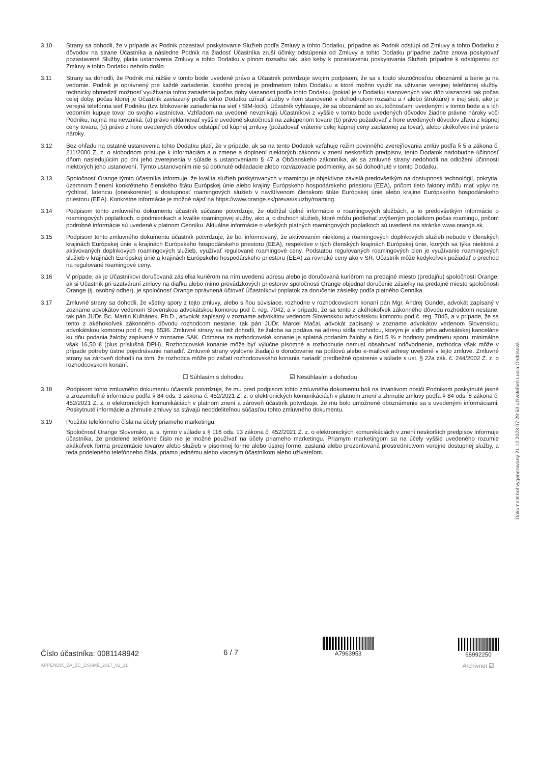3.10 Strany sa dohodli, že v prípade ak Podnik pozastaví poskytovanie Služieb podľa Zmluvy a tohto Dodatku, prípadne ak Podnik odstúpi od Zmluvy a tohto Dodatku z dôvodov na strane Účastníka a následne Podnik na žiadosť Účastníka zruší účinky odstúpenia od Zmluvy a tohto Dodatku prípadne začne znova poskytovať pozastavené Služby, platia ustanovenia Zmluvy a tohto Dodatku v plnom rozsahu tak, ako keby k pozastaveniu poskytovania Služieb prípadne k odstúpeniu od Zmluvy a tohto Dodatku nebolo došlo.
3.11 Strany sa dohodli, že Podnik má nižšie v tomto bode uvedené právo a Účastník potvrdzuje svojím podpisom, že sa s touto skutočnosťou oboznámil a berie ju na vedomie. Podnik je oprávnený pre každé zariadenie, ktorého predaj je predmetom tohto Dodatku a ktoré možno využiť na užívanie verejnej telefónnej služby, technicky obmedziť možnosť využívania tohto zariadenia počas doby viazanosti podľa tohto Dodatku (pokiaľ je v Dodatku stanovených viac dôb viazanosti tak počas celej doby, počas ktorej je Účastník zaviazaný podľa tohto Dodatku užívať služby v ňom stanovené v dohodnutom rozsahu a / alebo štruktúre) v inej sieti, ako je verejná telefónna sieť Podniku (tzv. blokovanie zariadenia na sieť / SIM-lock). Účastník vyhlasuje, že sa oboznámil so skutočnosťami uvedenými v tomto bode a s ich vedomím kupuje tovar do svojho vlastníctva. Vzhľadom na uvedené nevznikajú Účastníkovi z vyššie v tomto bode uvedených dôvodov žiadne právne nároky voči Podniku, najmä mu nevzniká: (a) právo reklamovať vyššie uvedené skutočnosti na zakúpenom tovare (b) právo požadovať z hore uvedených dôvodov zľavu z kúpnej ceny tovaru, (c) právo z hore uvedených dôvodov odstúpiť od kúpnej zmluvy (požadovať vrátenie celej kúpnej ceny zaplatenej za tovar), alebo akékoľvek iné právne nároky.
3.12 Bez ohľadu na ostatné ustanovenia tohto Dodatku platí, že v prípade, ak sa na tento Dodatok vzťahuje režim povinného zverejňovania zmlúv podľa § 5 a zákona č. 211/2000 Z. z. o slobodnom prístupe k informáciám a o zmene a doplnení niektorých zákonov v znení neskorších predpisov, tento Dodatok nadobudne účinnosť dňom nasledujúcim po dni jeho zverejnenia v súlade s ustanoveniami § 47 a Občianskeho zákonníka, ak sa zmluvné strany nedohodli na odložení účinnosti niektorých jeho ustanovení. Týmto ustanovením nie sú dotknuté odkladacie alebo rozväzovacie podmienky, ak sú dohodnuté v tomto Dodatku.
3.13 Spoločnosť Orange týmto účastníka informuje, že kvalita služieb poskytovaných v roamingu je objektívne závislá predovšetkým na dostupnosti technológií, pokrytia, územnom členení konkrétneho členského štátu Európskej únie alebo krajiny Európskeho hospodárskeho priestoru (EEA), pričom tieto faktory môžu mať vplyv na rýchlosť, latenciu (oneskorenie) a dostupnosť roamingových služieb v navštívenom členskom štáte Európskej únie alebo krajine Európskeho hospodárskeho priestoru (EEA). Konkrétne informácie je možné nájsť na https://www.orange.sk/prevas/sluzby/roaming.
3.14 Podpisom tohto zmluvného dokumentu účastník súčasne potvrdzuje, že obdržal úplné informácie o roamingových službách, a to predovšetkým informácie o roamingových poplatkoch, o podmienkach a kvalite roamingovej služby, ako aj o druhoch služieb, ktoré môžu podliehať zvýšeným poplatkom počas roamingu, pričom podrobné informácie sú uvedené v platnom Cenníku. Aktuálne informácie o všetkých platných roamingových poplatkoch sú uvedené na stránke www.orange.sk.
3.15 Podpisom tohto zmluvného dokumentu účastník potvrdzuje, že bol informovaný, že aktivovaním niektorej z roamingových doplnkových služieb nebude v členských krajinách Európskej únie a krajinách Európskeho hospodárskeho priestoru (EEA), respektíve v tých členských krajinách Európskej únie, ktorých sa týka niektorá z aktivovaných doplnkových roamingových služieb, využívať regulované roamingové ceny. Podstatou regulovaných roamingových cien je využívanie roamingových služieb v krajinách Európskej únie a krajinách Európskeho hospodárskeho priestoru (EEA) za rovnaké ceny ako v SR. Účastník môže kedykoľvek požiadať o prechod na regulované roamingové ceny.
3.16 V prípade, ak je Účastníkovi doručovaná zásielka kuriérom na ním uvedenú adresu alebo je doručovaná kuriérom na predajné miesto (predajňu) spoločnosti Orange, ak si Účastník pri uzatváraní zmluvy na diaľku alebo mimo prevádzkových priestorov spoločnosti Orange objednal doručenie zásielky na predajné miesto spoločnosti Orange (tj. osobný odber), je spoločnosť Orange oprávnená účtovať Účastníkovi poplatok za doručenie zásielky podľa platného Cenníka.
3.17 Zmluvné strany sa dohodli, že všetky spory z tejto zmluvy, alebo s ňou súvisiace, rozhodne v rozhodcovskom konaní pán Mgr. Andrej Gundel, advokát zapísaný v zozname advokátov vedenom Slovenskou advokátskou komorou pod č. reg. 7042, a v prípade, že sa tento z akéhokoľvek zákonného dôvodu rozhodcom nestane, tak pán JUDr. Bc. Martin Kulhánek, Ph.D., advokát zapísaný v zozname advokátov vedenom Slovenskou advokátskou komorou pod č. reg. 7045, a v prípade, že sa tento z akéhokoľvek zákonného dôvodu rozhodcom nestane, tak pán JUDr. Marcel Mačai, advokát zapísaný v zozname advokátov vedenom Slovenskou advokátskou komorou pod č. reg. 6536. Zmluvné strany sa tiež dohodli, že žaloba sa podáva na adresu sídla rozhodcu, ktorým je sídlo jeho advokátskej kancelárie ku dňu podania žaloby zapísané v zozname SAK. Odmena za rozhodcovské konanie je splatná podaním žaloby a činí 5 % z hodnoty predmetu sporu, minimálne však 16,50 € (plus príslušná DPH). Rozhodcovské konanie môže byť výlučne písomné a rozhodnutie nemusí obsahovať odôvodnenie, rozhodca však môže v prípade potreby ústne pojednávanie nariadiť. Zmluvné strany výslovne žiadajú o doručovanie na poštovú alebo e-mailové adresy uvedené v tejto zmluve. Zmluvné strany sa zároveň dohodli na tom, že rozhodca môže po začatí rozhodcovského konania nariadiť predbežné opatrenie v súlade s ust. § 22a zák. č. 244/2002 Z. z. o rozhodcovskom konaní.
☐ Súhlasím s dohodou ☑ Nesúhlasím s dohodou
3.18 Podpisom tohto zmluvného dokumentu účastník potvrdzuje, že mu pred podpisom tohto zmluvného dokumentu boli na trvanlivom nosiči Podnikom poskytnuté jasné a zrozumiteľné informácie podľa § 84 ods. 3 zákona č. 452/2021 Z. z. o elektronických komunikáciách v platnom znení a zhrnutie zmluvy podľa § 84 ods. 8 zákona č. 452/2021 Z. z. o elektronických komunikáciách v platnom znení a zároveň účastník potvrdzuje, že mu bolo umožnené oboznámenie sa s uvedenými informáciami. Poskytnuté informácie a zhrnutie zmluvy sa stávajú neoddeliteľnou súčasťou tohto zmluvného dokumentu.
3.19 Použitie telefónneho čísla na účely priameho marketingu:
Spoločnosť Orange Slovensko, a. s. týmto v súlade s § 116 ods. 13 zákona č. 452/2021 Z. z. o elektronických komunikáciách v znení neskorších predpisov informuje účastníka, že pridelené telefónne číslo nie je možné používať na účely priameho marketingu. Priamym marketingom sa na účely vyššie uvedeného rozumie akákoľvek forma prezentácie tovarov alebo služieb v písomnej forme alebo ústnej forme, zaslaná alebo prezentovaná prostredníctvom verejne dostupnej služby, a teda prideleného telefónneho čísla, priamo jednému alebo viacerým účastníkom alebo užívateľom.
Dokument bol vygenerovaný 21.12.2023 07:29:53 užívateľom Lucia Ondrisová
Číslo účastníka: 0081148942
APPENDIX_ZA_ZC_DSSME_2017_02_21
6 / 7
A7963953
68992250
Archivnet ☑